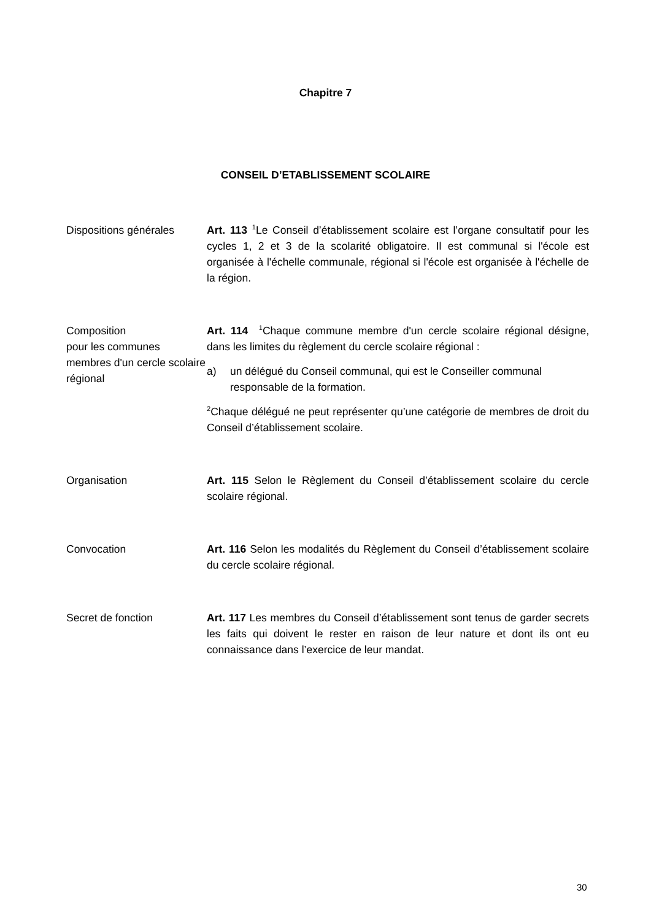Chapitre 7
CONSEIL D’ETABLISSEMENT SCOLAIRE
Dispositions générales
Art. 113 <sup>1</sup>Le Conseil d’établissement scolaire est l’organe consultatif pour les cycles 1, 2 et 3 de la scolarité obligatoire. Il est communal si l'école est organisée à l'échelle communale, régional si l'école est organisée à l'échelle de la région.
Composition
pour les communes membres d'un cercle scolaire régional
Art. 114 <sup>1</sup>Chaque commune membre d'un cercle scolaire régional désigne, dans les limites du règlement du cercle scolaire régional :
a) un délégué du Conseil communal, qui est le Conseiller communal responsable de la formation.
<sup>2</sup> Chaque délégué ne peut représenter qu’une catégorie de membres de droit du Conseil d’établissement scolaire.
Organisation Art. 115 Selon le Règlement du Conseil d’établissement scolaire du cercle scolaire régional.
Convocation Art. 116 Selon les modalités du Règlement du Conseil d’établissement scolaire du cercle scolaire régional.
Secret de fonction Art. 117 Les membres du Conseil d’établissement sont tenus de garder secrets les faits qui doivent le rester en raison de leur nature et dont ils ont eu connaissance dans l’exercice de leur mandat.
30